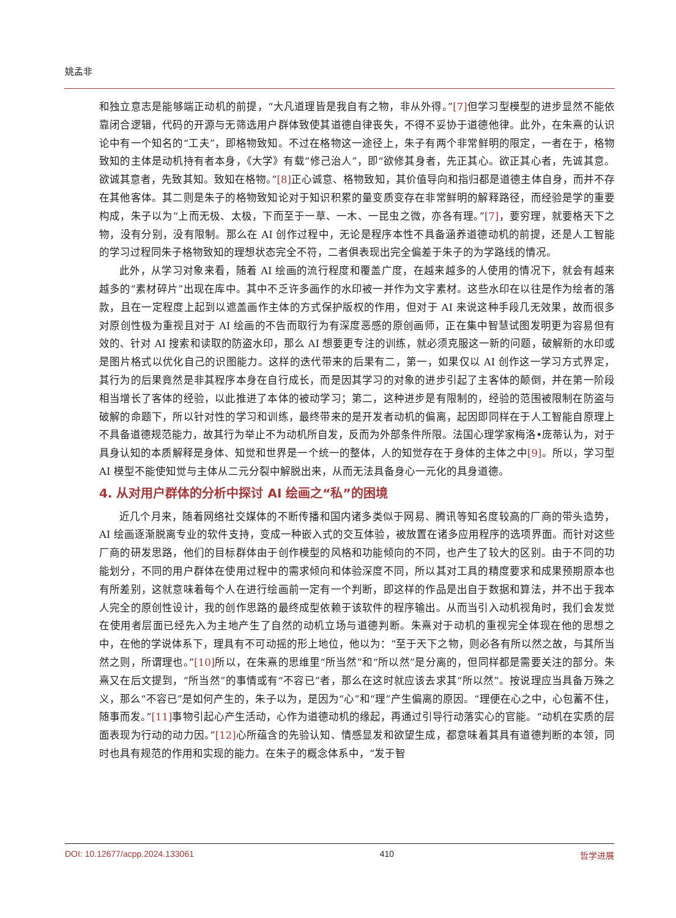姚孟非
和独立意志是能够端正动机的前提，“大凡道理皆是我自有之物，非从外得。”[7] 但学习型模型的进步显然不能依靠闭合逻辑，代码的开源与无筛选用户群体致使其道德自律丧失，不得不妥协于道德他律。此外，在朱熹的认识论中有一个知名的“工夫”，即格物致知。不过在格物这一途径上，朱子有两个非常鲜明的限定，一者在于，格物致知的主体是动机持有者本身，《大学》有载“修己治人”，即“欲修其身者，先正其心。欲正其心者，先诚其意。欲诚其意者，先致其知。致知在格物。”[8] 正心诚意、格物致知，其价值导向和指归都是道德主体自身，而并不存在其他客体。其二则是朱子的格物致知论对于知识积累的量变质变存在非常鲜明的解释路径，而经验是学的重要构成，朱子以为“上而无极、太极，下而至于一草、一木、一昆虫之微，亦各有理。”[7]，要穷理，就要格天下之物，没有分别，没有限制。那么在 AI 创作过程中，无论是程序本性不具备涵养道德动机的前提，还是人工智能的学习过程同朱子格物致知的理想状态完全不符，二者俱表现出完全偏差于朱子的为学路线的情况。
此外，从学习对象来看，随着 AI 绘画的流行程度和覆盖广度，在越来越多的人使用的情况下，就会有越来越多的“素材碎片”出现在库中。其中不乏许多画作的水印被一并作为文字素材。这些水印在以往是作为绘者的落款，且在一定程度上起到以遮盖画作主体的方式保护版权的作用，但对于 AI 来说这种手段几无效果，故而很多对原创性极为重视且对于 AI 绘画的不告而取行为有深度恶感的原创画师，正在集中智慧试图发明更为容易但有效的、针对 AI 搜索和读取的防盗水印，那么 AI 想要更专注的训练，就必须克服这一新的问题，破解新的水印或是图片格式以优化自己的识图能力。这样的迭代带来的后果有二，第一，如果仅以 AI 创作这一学习方式界定，其行为的后果竟然是非其程序本身在自行成长，而是因其学习的对象的进步引起了主客体的颠倒，并在第一阶段相当增长了客体的经验，以此推进了本体的被动学习；第二，这种进步是有限制的，经验的范围被限制在防盗与破解的命题下，所以针对性的学习和训练，最终带来的是开发者动机的偏离，起因即同样在于人工智能自原理上不具备道德规范能力，故其行为举止不为动机所自发，反而为外部条件所限。法国心理学家梅洛•庞蒂认为，对于具身认知的本质解释是身体、知觉和世界是一个统一的整体，人的知觉存在于身体的主体之中[9]。所以，学习型 AI 模型不能使知觉与主体从二元分裂中解脱出来，从而无法具备身心一元化的具身道德。
4. 从对用户群体的分析中探讨 AI 绘画之“私”的困境
近几个月来，随着网络社交媒体的不断传播和国内诸多类似于网易、腾讯等知名度较高的厂商的带头造势，AI 绘画逐渐脱离专业的软件支持，变成一种嵌入式的交互体验，被放置在诸多应用程序的选项界面。而针对这些厂商的研发思路，他们的目标群体由于创作模型的风格和功能倾向的不同，也产生了较大的区别。由于不同的功能划分，不同的用户群体在使用过程中的需求倾向和体验深度不同，所以其对工具的精度要求和成果预期原本也有所差别，这就意味着每个人在进行绘画前一定有一个判断，即这样的作品是出自于数据和算法，并不出于我本人完全的原创性设计，我的创作思路的最终成型依赖于该软件的程序输出。从而当引入动机视角时，我们会发觉在使用者层面已经先入为主地产生了自然的动机立场与道德判断。朱熹对于动机的重视完全体现在他的思想之中，在他的学说体系下，理具有不可动摇的形上地位，他以为：“至于天下之物，则必各有所以然之故，与其所当然之则，所谓理也。”[10] 所以，在朱熹的思维里“所当然”和“所以然”是分离的，但同样都是需要关注的部分。朱熹又在后文提到，“所当然”的事情或有“不容已”者，那么在这时就应该去求其“所以然”。按说理应当具备万殊之义，那么“不容已”是如何产生的，朱子以为，是因为“心”和“理”产生偏离的原因。“理便在心之中，心包蓄不住，随事而发。”[11] 事物引起心产生活动，心作为道德动机的缘起，再通过引导行动落实心的官能。“动机在实质的层面表现为行动的动力因。”[12] 心所蕴含的先验认知、情感显发和欲望生成，都意味着其具有道德判断的本领，同时也具有规范的作用和实现的能力。在朱子的概念体系中，“发于智
DOI: 10.12677/acpp.2024.133061 410 哲学进展